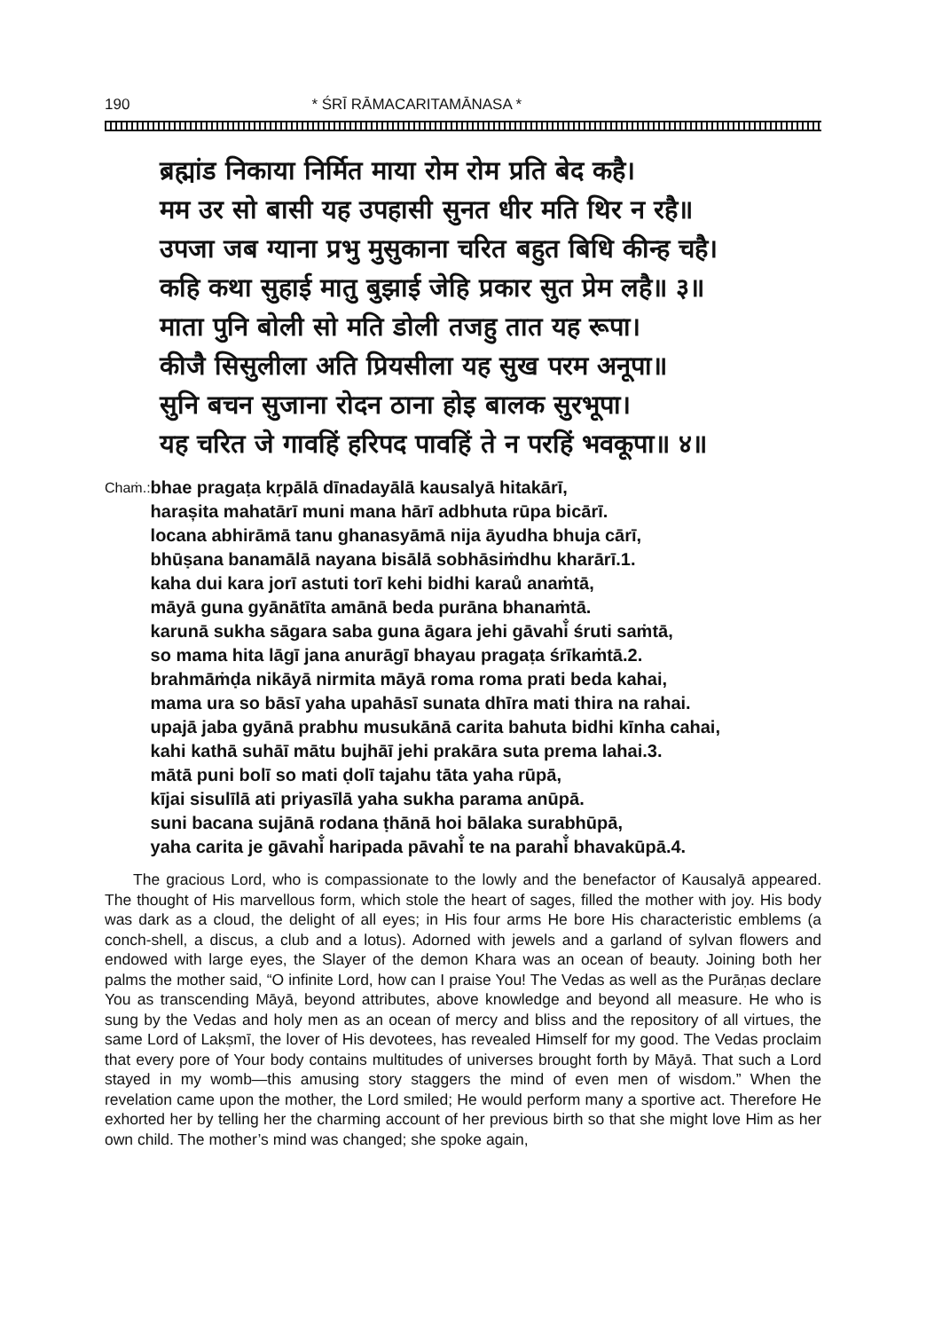190 * ŚRĪ RĀMACARITAMĀNASA *
ब्रह्मांड निकाया निर्मित माया रोम रोम प्रति बेद कहै।
मम उर सो बासी यह उपहासी सुनत धीर मति थिर न रहै॥
उपजा जब ग्याना प्रभु मुसुकाना चरित बहुत बिधि कीन्ह चहै।
कहि कथा सुहाई मातु बुझाई जेहि प्रकार सुत प्रेम लहै॥ ३॥
माता पुनि बोली सो मति डोली तजहु तात यह रूपा।
कीजै सिसुलीला अति प्रियसीला यह सुख परम अनूपा॥
सुनि बचन सुजाना रोदन ठाना होइ बालक सुरभूपा।
यह चरित जे गावहिं हरिपद पावहिं ते न परहिं भवकूपा॥ ४॥
Chaṁ.:
bhae pragaṭa kṛpālā dīnadayālā kausalyā hitakārī,
harașita mahatārī muni mana hārī adbhuta rūpa bicārī.
locana abhirāmā tanu ghanasyāmā nija āyudha bhuja cārī,
bhūṣana banamālā nayana bisālā sobhāsiṁdhu kharārī.1.
kaha dui kara jorī astuti torī kehi bidhi karaů anaṁtā,
māyā guna gyānātīta amānā beda purāna bhanaṁtā.
karunā sukha sāgara saba guna āgara jehi gāvahi̐ śruti saṁtā,
so mama hita lāgī jana anurāgī bhayau pragaṭa śrīkaṁtā.2.
brahmāṁḍa nikāyā nirmita māyā roma roma prati beda kahai,
mama ura so bāsī yaha upahāsī sunata dhīra mati thira na rahai.
upajā jaba gyānā prabhu musukānā carita bahuta bidhi kīnha cahai,
kahi kathā suhāī mātu bujhāī jehi prakāra suta prema lahai.3.
mātā puni bolī so mati ḍolī tajahu tāta yaha rūpā,
kījai sisulīlā ati priyasīlā yaha sukha parama anūpā.
suni bacana sujānā rodana ṭhānā hoi bālaka surabhūpā,
yaha carita je gāvahi̐ haripada pāvahi̐ te na parahi̐ bhavakūpā.4.
The gracious Lord, who is compassionate to the lowly and the benefactor of Kausalyā appeared. The thought of His marvellous form, which stole the heart of sages, filled the mother with joy. His body was dark as a cloud, the delight of all eyes; in His four arms He bore His characteristic emblems (a conch-shell, a discus, a club and a lotus). Adorned with jewels and a garland of sylvan flowers and endowed with large eyes, the Slayer of the demon Khara was an ocean of beauty. Joining both her palms the mother said, “O infinite Lord, how can I praise You! The Vedas as well as the Purāṇas declare You as transcending Māyā, beyond attributes, above knowledge and beyond all measure. He who is sung by the Vedas and holy men as an ocean of mercy and bliss and the repository of all virtues, the same Lord of Lakṣmī, the lover of His devotees, has revealed Himself for my good. The Vedas proclaim that every pore of Your body contains multitudes of universes brought forth by Māyā. That such a Lord stayed in my womb—this amusing story staggers the mind of even men of wisdom.” When the revelation came upon the mother, the Lord smiled; He would perform many a sportive act. Therefore He exhorted her by telling her the charming account of her previous birth so that she might love Him as her own child. The mother’s mind was changed; she spoke again,